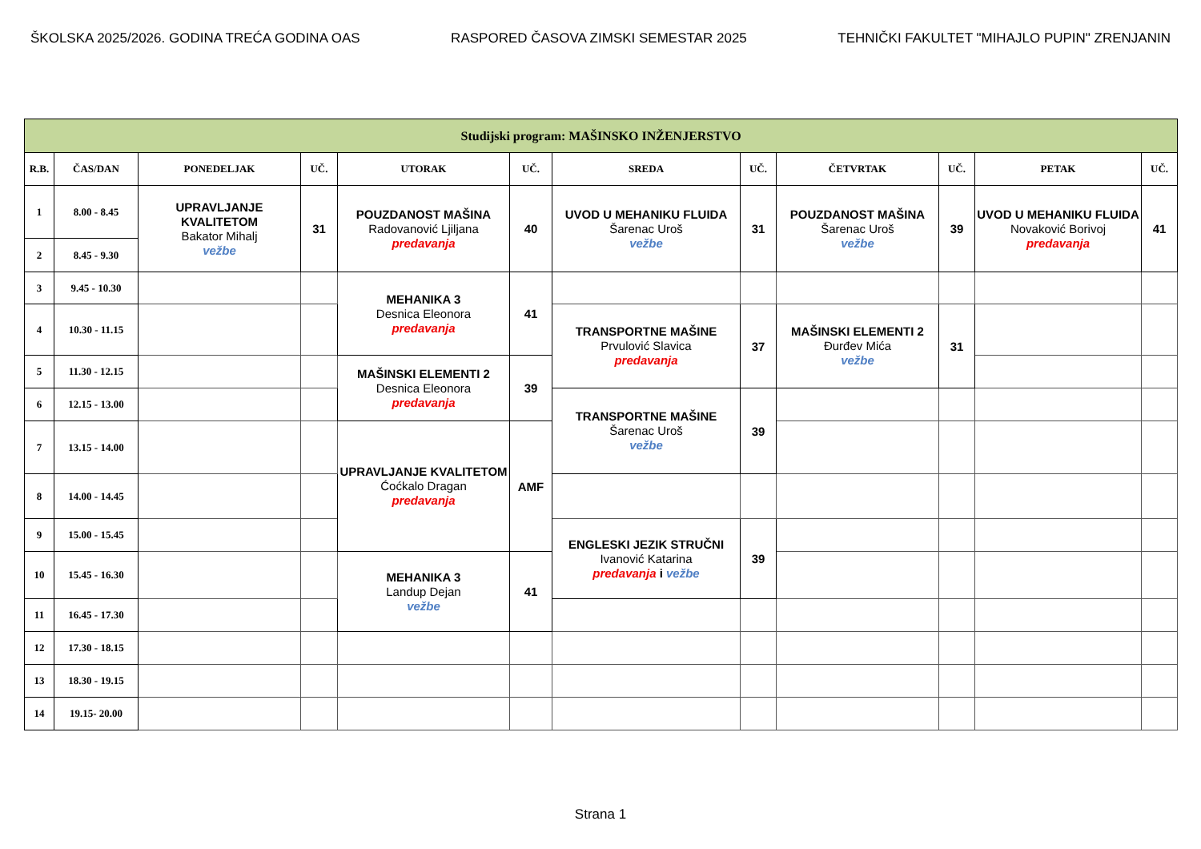ŠKOLSKA 2025/2026. GODINA TREĆA GODINA OAS RASPORED ČASOVA ZIMSKI SEMESTAR 2025 TEHNIČKI FAKULTET "MIHAJLO PUPIN" ZRENJANIN
| Studijski program: MAŠINSKO INŽENJERSTVO | | | | | | | | | | | |
| --- | --- | --- | --- | --- | --- | --- | --- | --- | --- | --- | --- |
| R.B. | ČAS/DAN | PONEDELJAK | UČ. | UTORAK | UČ. | SREDA | UČ. | ČETVRTAK | UČ. | PETAK | UČ. |
| 1 | 8.00 - 8.45 | UPRAVLJANJE KVALITETOM Bakator Mihalj vežbe | 31 | POUZDANOST MAŠINA Radovanović Ljiljana predavanja | 40 | UVOD U MEHANIKU FLUIDA Šarenac Uroš vežbe | 31 | POUZDANOST MAŠINA Šarenac Uroš vežbe | 39 | UVOD U MEHANIKU FLUIDA Novaković Borivoj predavanja | 41 |
| 2 | 8.45 - 9.30 | | | | | | | | | | |
| 3 | 9.45 - 10.30 | | | MEHANIKA 3 Desnica Eleonora predavanja | 41 | | | | | | |
| 4 | 10.30 - 11.15 | | | | | TRANSPORTNE MAŠINE Prvulović Slavica predavanja | 37 | MAŠINSKI ELEMENTI 2 Đurđev Mića vežbe | 31 | | |
| 5 | 11.30 - 12.15 | | | MAŠINSKI ELEMENTI 2 Desnica Eleonora predavanja | 39 | | | | | | |
| 6 | 12.15 - 13.00 | | | | | TRANSPORTNE MAŠINE Šarenac Uroš vežbe | 39 | | | | |
| 7 | 13.15 - 14.00 | | | UPRAVLJANJE KVALITETOM Ćoćkalo Dragan predavanja | AMF | | | | | | |
| 8 | 14.00 - 14.45 | | | | | | | | | | |
| 9 | 15.00 - 15.45 | | | | | ENGLESKI JEZIK STRUČNI Ivanović Katarina predavanja i vežbe | 39 | | | | |
| 10 | 15.45 - 16.30 | | | MEHANIKA 3 Landup Dejan vežbe | 41 | | | | | | |
| 11 | 16.45 - 17.30 | | | | | | | | | | |
| 12 | 17.30 - 18.15 | | | | | | | | | | |
| 13 | 18.30 - 19.15 | | | | | | | | | | |
| 14 | 19.15- 20.00 | | | | | | | | | | |
Strana 1